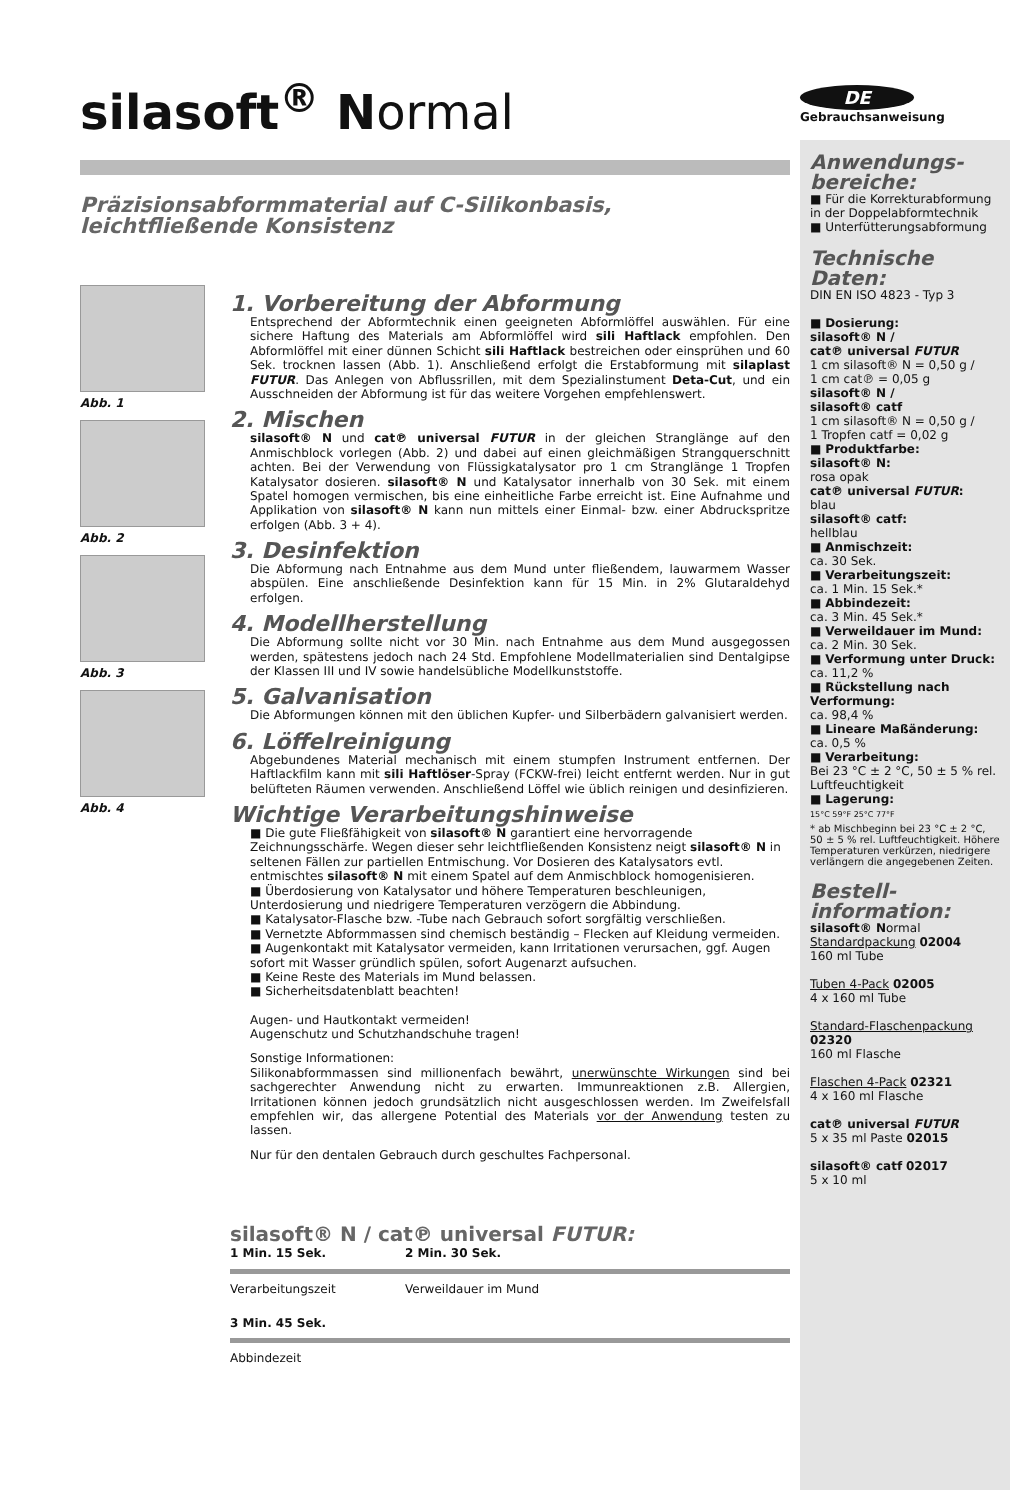DE
Gebrauchsanweisung
silasoft<sup>®</sup> Normal
Präzisionsabformmaterial auf C-Silikonbasis,
leichtfließende Konsistenz
Abb. 1
Abb. 2
Abb. 3
Abb. 4
1. Vorbereitung der Abformung
Entsprechend der Abformtechnik einen geeigneten Abformlöffel auswählen. Für eine sichere Haftung des Materials am Abformlöffel wird sili Haftlack empfohlen. Den Abformlöffel mit einer dünnen Schicht sili Haftlack bestreichen oder einsprühen und 60 Sek. trocknen lassen (Abb. 1). Anschließend erfolgt die Erstabformung mit silaplast FUTUR. Das Anlegen von Abflussrillen, mit dem Spezialinstument Deta-Cut, und ein Ausschneiden der Abformung ist für das weitere Vorgehen empfehlenswert.
2. Mischen
silasoft® N und cat℗ universal FUTUR in der gleichen Stranglänge auf den Anmischblock vorlegen (Abb. 2) und dabei auf einen gleichmäßigen Strangquerschnitt achten. Bei der Verwendung von Flüssigkatalysator pro 1 cm Stranglänge 1 Tropfen Katalysator dosieren. silasoft® N und Katalysator innerhalb von 30 Sek. mit einem Spatel homogen vermischen, bis eine einheitliche Farbe erreicht ist. Eine Aufnahme und Applikation von silasoft® N kann nun mittels einer Einmal- bzw. einer Abdruckspritze erfolgen (Abb. 3 + 4).
3. Desinfektion
Die Abformung nach Entnahme aus dem Mund unter fließendem, lauwarmem Wasser abspülen. Eine anschließende Desinfektion kann für 15 Min. in 2% Glutaraldehyd erfolgen.
4. Modellherstellung
Die Abformung sollte nicht vor 30 Min. nach Entnahme aus dem Mund ausgegossen werden, spätestens jedoch nach 24 Std. Empfohlene Modellmaterialien sind Dentalgipse der Klassen III und IV sowie handelsübliche Modellkunststoffe.
5. Galvanisation
Die Abformungen können mit den üblichen Kupfer- und Silberbädern galvanisiert werden.
6. Löffelreinigung
Abgebundenes Material mechanisch mit einem stumpfen Instrument entfernen. Der Haftlackfilm kann mit sili Haftlöser-Spray (FCKW-frei) leicht entfernt werden. Nur in gut belüfteten Räumen verwenden. Anschließend Löffel wie üblich reinigen und desinfizieren.
Wichtige Verarbeitungshinweise
■ Die gute Fließfähigkeit von silasoft® N garantiert eine hervorragende Zeichnungsschärfe. Wegen dieser sehr leichtfließenden Konsistenz neigt silasoft® N in seltenen Fällen zur partiellen Entmischung. Vor Dosieren des Katalysators evtl. entmischtes silasoft® N mit einem Spatel auf dem Anmischblock homogenisieren.
■ Überdosierung von Katalysator und höhere Temperaturen beschleunigen, Unterdosierung und niedrigere Temperaturen verzögern die Abbindung.
■ Katalysator-Flasche bzw. -Tube nach Gebrauch sofort sorgfältig verschließen.
■ Vernetzte Abformmassen sind chemisch beständig – Flecken auf Kleidung vermeiden.
■ Augenkontakt mit Katalysator vermeiden, kann Irritationen verursachen, ggf. Augen sofort mit Wasser gründlich spülen, sofort Augenarzt aufsuchen.
■ Keine Reste des Materials im Mund belassen.
■ Sicherheitsdatenblatt beachten!
Augen- und Hautkontakt vermeiden!
Augenschutz und Schutzhandschuhe tragen!
Sonstige Informationen:
Silikonabformmassen sind millionenfach bewährt, unerwünschte Wirkungen sind bei sachgerechter Anwendung nicht zu erwarten. Immunreaktionen z.B. Allergien, Irritationen können jedoch grundsätzlich nicht ausgeschlossen werden. Im Zweifelsfall empfehlen wir, das allergene Potential des Materials vor der Anwendung testen zu lassen.
Nur für den dentalen Gebrauch durch geschultes Fachpersonal.
silasoft® N / cat℗ universal FUTUR:
1 Min. 15 Sek. 2 Min. 30 Sek.
Verarbeitungszeit
Verweildauer im Mund
3 Min. 45 Sek.
Abbindezeit
Anwendungs-
bereiche:
■ Für die Korrekturabformung in der Doppelabformtechnik
■ Unterfütterungsabformung
Technische
Daten:
DIN EN ISO 4823 - Typ 3
■ Dosierung:
silasoft® N /
cat℗ universal FUTUR
1 cm silasoft® N = 0,50 g /
1 cm cat℗ = 0,05 g
silasoft® N /
silasoft® catf
1 cm silasoft® N = 0,50 g /
1 Tropfen catf = 0,02 g
■ Produktfarbe:
silasoft® N:
rosa opak
cat℗ universal FUTUR:
blau
silasoft® catf:
hellblau
■ Anmischzeit:
ca. 30 Sek.
■ Verarbeitungszeit:
ca. 1 Min. 15 Sek.*
■ Abbindezeit:
ca. 3 Min. 45 Sek.*
■ Verweildauer im Mund:
ca. 2 Min. 30 Sek.
■ Verformung unter Druck: ca. 11,2 %
■ Rückstellung nach Verformung:
ca. 98,4 %
■ Lineare Maßänderung:
ca. 0,5 %
■ Verarbeitung:
Bei 23 °C ± 2 °C, 50 ± 5 % rel. Luftfeuchtigkeit
■ Lagerung:
15°C 59°F 25°C 77°F
* ab Mischbeginn bei 23 °C ± 2 °C, 50 ± 5 % rel. Luftfeuchtigkeit. Höhere Temperaturen verkürzen, niedrigere verlängern die angegebenen Zeiten.
Bestell-
information:
silasoft® Normal
Standardpackung 02004
160 ml Tube
Tuben 4-Pack 02005
4 x 160 ml Tube
Standard-Flaschenpackung 02320
160 ml Flasche
Flaschen 4-Pack 02321
4 x 160 ml Flasche
cat℗ universal FUTUR
5 x 35 ml Paste 02015
silasoft® catf 02017
5 x 10 ml